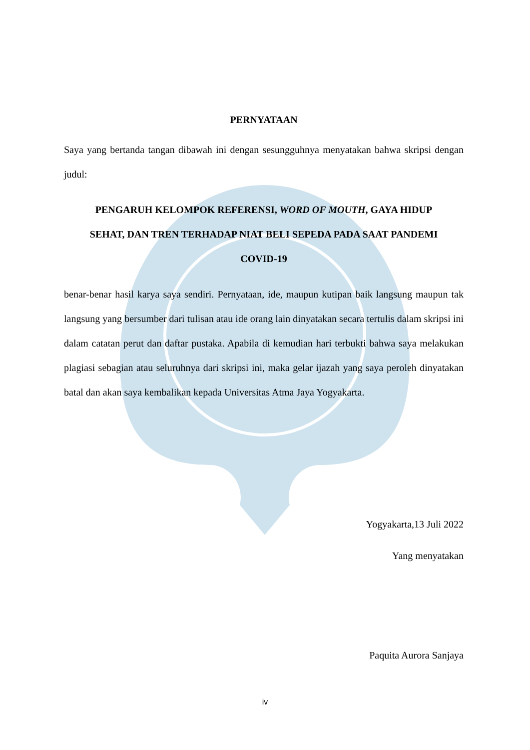PERNYATAAN
Saya yang bertanda tangan dibawah ini dengan sesungguhnya menyatakan bahwa skripsi dengan judul:
PENGARUH KELOMPOK REFERENSI, WORD OF MOUTH, GAYA HIDUP
SEHAT, DAN TREN TERHADAP NIAT BELI SEPEDA PADA SAAT PANDEMI
COVID-19
benar-benar hasil karya saya sendiri. Pernyataan, ide, maupun kutipan baik langsung maupun tak langsung yang bersumber dari tulisan atau ide orang lain dinyatakan secara tertulis dalam skripsi ini dalam catatan perut dan daftar pustaka. Apabila di kemudian hari terbukti bahwa saya melakukan plagiasi sebagian atau seluruhnya dari skripsi ini, maka gelar ijazah yang saya peroleh dinyatakan batal dan akan saya kembalikan kepada Universitas Atma Jaya Yogyakarta.
Yogyakarta,13 Juli 2022
Yang menyatakan
Paquita Aurora Sanjaya
iv